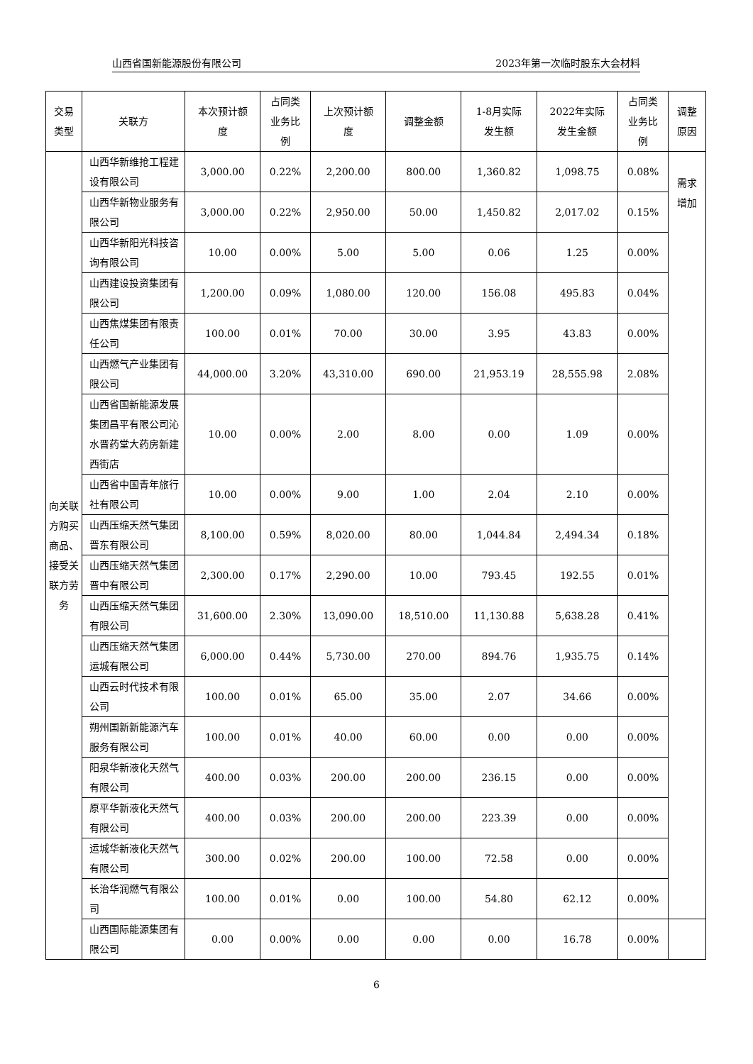山西省国新能源股份有限公司 2023年第一次临时股东大会材料
| 交易 类型 | 关联方 | 本次预计额 度 | 占同类 业务比 例 | 上次预计额 度 | 调整金额 | 1-8月实际 发生额 | 2022年实际 发生金额 | 占同类 业务比 例 | 调整 原因 |
| --- | --- | --- | --- | --- | --- | --- | --- | --- | --- |
| 向关联方购买商品、接受关联方劳务 | 山西华新维抢工程建设有限公司 | 3,000.00 | 0.22% | 2,200.00 | 800.00 | 1,360.82 | 1,098.75 | 0.08% | 需求 增加 |
| | 山西华新物业服务有限公司 | 3,000.00 | 0.22% | 2,950.00 | 50.00 | 1,450.82 | 2,017.02 | 0.15% | |
| | 山西华新阳光科技咨询有限公司 | 10.00 | 0.00% | 5.00 | 5.00 | 0.06 | 1.25 | 0.00% | |
| | 山西建设投资集团有限公司 | 1,200.00 | 0.09% | 1,080.00 | 120.00 | 156.08 | 495.83 | 0.04% | |
| | 山西焦煤集团有限责任公司 | 100.00 | 0.01% | 70.00 | 30.00 | 3.95 | 43.83 | 0.00% | |
| | 山西燃气产业集团有限公司 | 44,000.00 | 3.20% | 43,310.00 | 690.00 | 21,953.19 | 28,555.98 | 2.08% | |
| | 山西省国新能源发展集团昌平有限公司沁水晋药堂大药房新建西街店 | 10.00 | 0.00% | 2.00 | 8.00 | 0.00 | 1.09 | 0.00% | |
| | 山西省中国青年旅行社有限公司 | 10.00 | 0.00% | 9.00 | 1.00 | 2.04 | 2.10 | 0.00% | |
| | 山西压缩天然气集团晋东有限公司 | 8,100.00 | 0.59% | 8,020.00 | 80.00 | 1,044.84 | 2,494.34 | 0.18% | |
| | 山西压缩天然气集团晋中有限公司 | 2,300.00 | 0.17% | 2,290.00 | 10.00 | 793.45 | 192.55 | 0.01% | |
| | 山西压缩天然气集团有限公司 | 31,600.00 | 2.30% | 13,090.00 | 18,510.00 | 11,130.88 | 5,638.28 | 0.41% | |
| | 山西压缩天然气集团运城有限公司 | 6,000.00 | 0.44% | 5,730.00 | 270.00 | 894.76 | 1,935.75 | 0.14% | |
| | 山西云时代技术有限公司 | 100.00 | 0.01% | 65.00 | 35.00 | 2.07 | 34.66 | 0.00% | |
| | 朔州国新新能源汽车服务有限公司 | 100.00 | 0.01% | 40.00 | 60.00 | 0.00 | 0.00 | 0.00% | |
| | 阳泉华新液化天然气有限公司 | 400.00 | 0.03% | 200.00 | 200.00 | 236.15 | 0.00 | 0.00% | |
| | 原平华新液化天然气有限公司 | 400.00 | 0.03% | 200.00 | 200.00 | 223.39 | 0.00 | 0.00% | |
| | 运城华新液化天然气有限公司 | 300.00 | 0.02% | 200.00 | 100.00 | 72.58 | 0.00 | 0.00% | |
| | 长治华润燃气有限公司 | 100.00 | 0.01% | 0.00 | 100.00 | 54.80 | 62.12 | 0.00% | |
| | 山西国际能源集团有限公司 | 0.00 | 0.00% | 0.00 | 0.00 | 0.00 | 16.78 | 0.00% | |
6